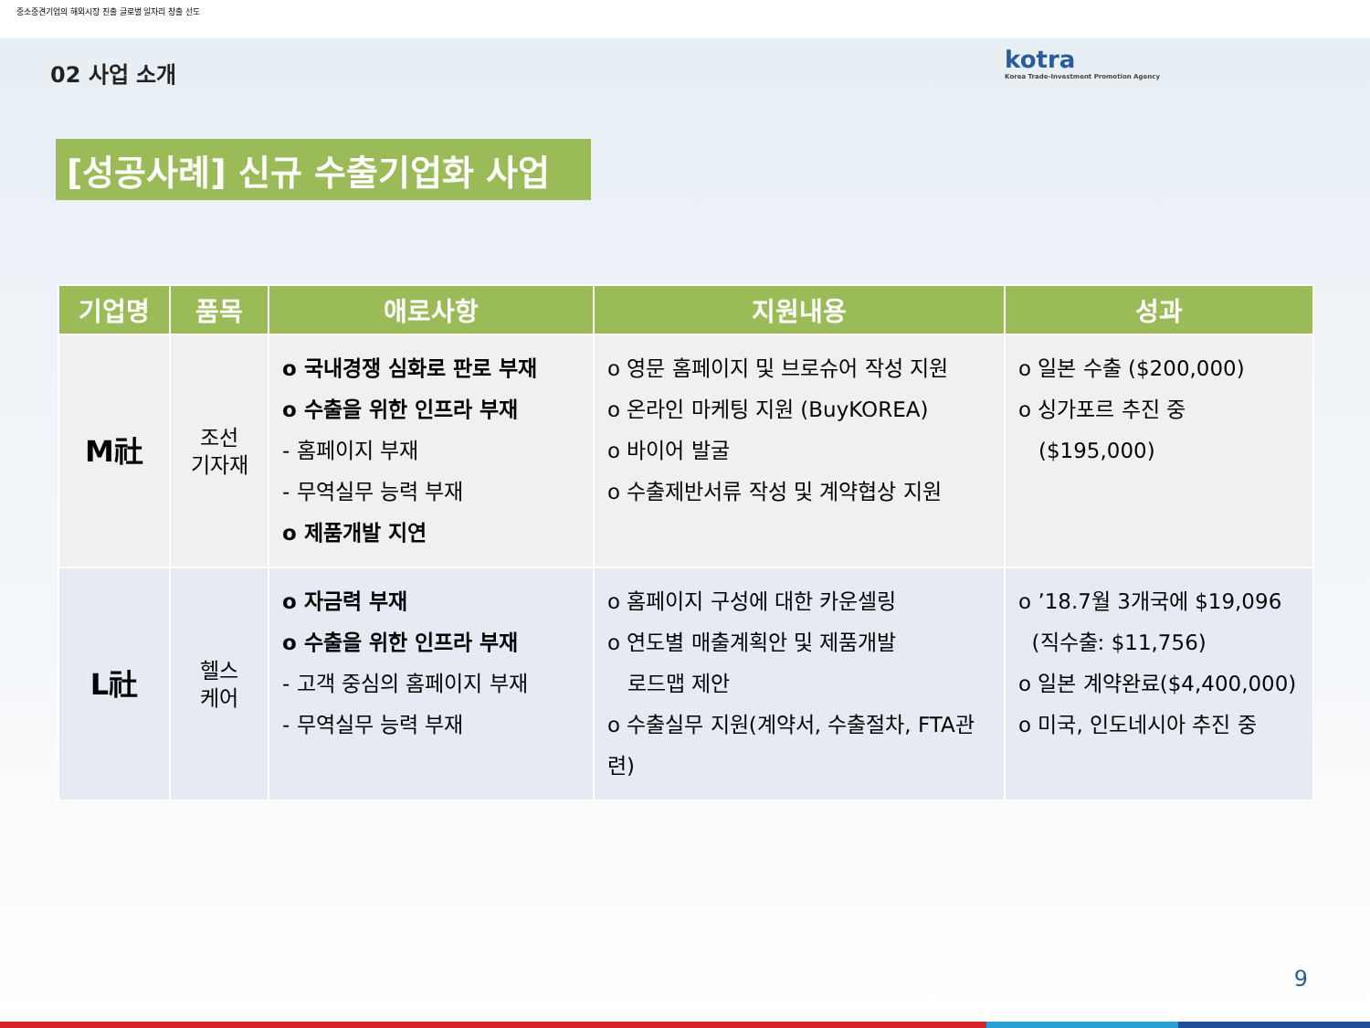중소중견기업의 해외시장 진출 글로벌 일자리 창출 선도
kotra
Korea Trade-Investment Promotion Agency
02 사업 소개
[성공사례] 신규 수출기업화 사업
| 기업명 | 품목 | 애로사항 | 지원내용 | 성과 |
| --- | --- | --- | --- | --- |
| M社 | 조선 기자재 | o 국내경쟁 심화로 판로 부재 o 수출을 위한 인프라 부재 - 홈페이지 부재 - 무역실무 능력 부재 o 제품개발 지연 | o 영문 홈페이지 및 브로슈어 작성 지원 o 온라인 마케팅 지원 (BuyKOREA) o 바이어 발굴 o 수출제반서류 작성 및 계약협상 지원 | o 일본 수출 ($200,000) o 싱가포르 추진 중 ($195,000) |
| L社 | 헬스 케어 | o 자금력 부재 o 수출을 위한 인프라 부재 - 고객 중심의 홈페이지 부재 - 무역실무 능력 부재 | o 홈페이지 구성에 대한 카운셀링 o 연도별 매출계획안 및 제품개발 로드맵 제안 o 수출실무 지원(계약서, 수출절차, FTA관련) | o ’18.7월 3개국에 $19,096 (직수출: $11,756) o 일본 계약완료($4,400,000) o 미국, 인도네시아 추진 중 |
9